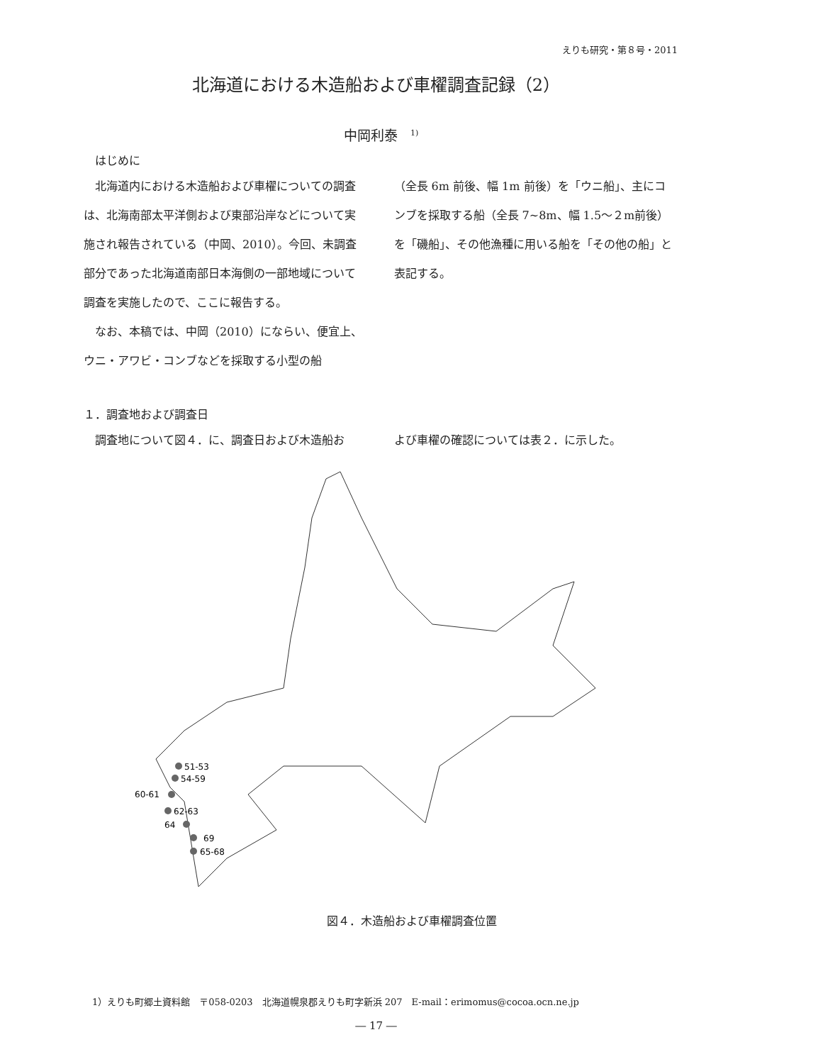えりも研究・第８号・2011
北海道における木造船および車櫂調査記録（2）
中岡利泰<sup>1)</sup>
はじめに
北海道内における木造船および車櫂についての調査は、北海南部太平洋側および東部沿岸などについて実施され報告されている（中岡、2010）。今回、未調査部分であった北海道南部日本海側の一部地域について調査を実施したので、ここに報告する。
なお、本稿では、中岡（2010）にならい、便宜上、ウニ・アワビ・コンブなどを採取する小型の船
（全長 6m 前後、幅 1m 前後）を「ウニ船」、主にコンブを採取する船（全長 7~8m、幅 1.5～２m前後）を「磯船」、その他漁種に用いる船を「その他の船」と表記する。
１．調査地および調査日
調査地について図４．に、調査日および木造船お よび車櫂の確認については表２．に示した。
51-53
54-59
60-61
62-63
64
69
65-68
図４．木造船および車櫂調査位置
1）えりも町郷土資料館　〒058-0203　北海道幌泉郡えりも町字新浜 207　E-mail：erimomus@cocoa.ocn.ne.jp
― 17 ―